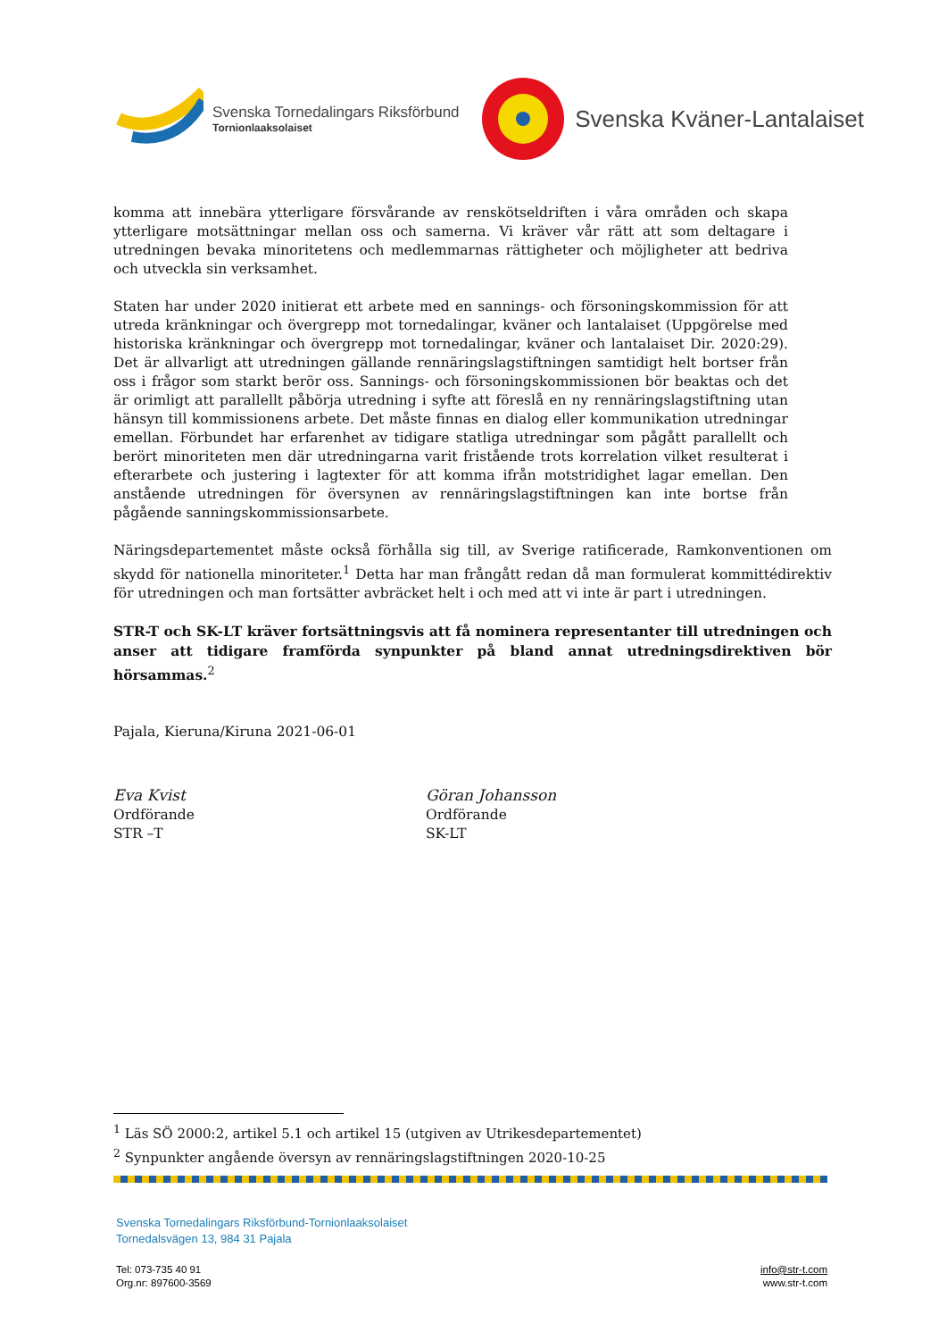Svenska Tornedalingars Riksförbund
Tornionlaaksolaiset
Svenska Kväner-Lantalaiset
komma att innebära ytterligare försvårande av renskötseldriften i våra områden och skapa ytterligare motsättningar mellan oss och samerna. Vi kräver vår rätt att som deltagare i utredningen bevaka minoritetens och medlemmarnas rättigheter och möjligheter att bedriva och utveckla sin verksamhet.
Staten har under 2020 initierat ett arbete med en sannings- och försoningskommission för att utreda kränkningar och övergrepp mot tornedalingar, kväner och lantalaiset (Uppgörelse med historiska kränkningar och övergrepp mot tornedalingar, kväner och lantalaiset Dir. 2020:29). Det är allvarligt att utredningen gällande rennäringslagstiftningen samtidigt helt bortser från oss i frågor som starkt berör oss. Sannings- och försoningskommissionen bör beaktas och det är orimligt att parallellt påbörja utredning i syfte att föreslå en ny rennäringslagstiftning utan hänsyn till kommissionens arbete. Det måste finnas en dialog eller kommunikation utredningar emellan. Förbundet har erfarenhet av tidigare statliga utredningar som pågått parallellt och berört minoriteten men där utredningarna varit fristående trots korrelation vilket resulterat i efterarbete och justering i lagtexter för att komma ifrån motstridighet lagar emellan. Den anstående utredningen för översynen av rennäringslagstiftningen kan inte bortse från pågående sanningskommissionsarbete.
Näringsdepartementet måste också förhålla sig till, av Sverige ratificerade, Ramkonventionen om skydd för nationella minoriteter.<sup>1</sup> Detta har man frångått redan då man formulerat kommittédirektiv för utredningen och man fortsätter avbräcket helt i och med att vi inte är part i utredningen.
STR-T och SK-LT kräver fortsättningsvis att få nominera representanter till utredningen och anser att tidigare framförda synpunkter på bland annat utredningsdirektiven bör hörsammas.<sup>2</sup>
Pajala, Kieruna/Kiruna 2021-06-01
Eva Kvist
Ordförande
STR –T
Göran Johansson
Ordförande
SK-LT
<sup>1</sup> Läs SÖ 2000:2, artikel 5.1 och artikel 15 (utgiven av Utrikesdepartementet)
<sup>2</sup> Synpunkter angående översyn av rennäringslagstiftningen 2020-10-25
Svenska Tornedalingars Riksförbund-Tornionlaaksolaiset
Tornedalsvägen 13, 984 31 Pajala
Tel: 073-735 40 91
Org.nr: 897600-3569
info@str-t.com
www.str-t.com